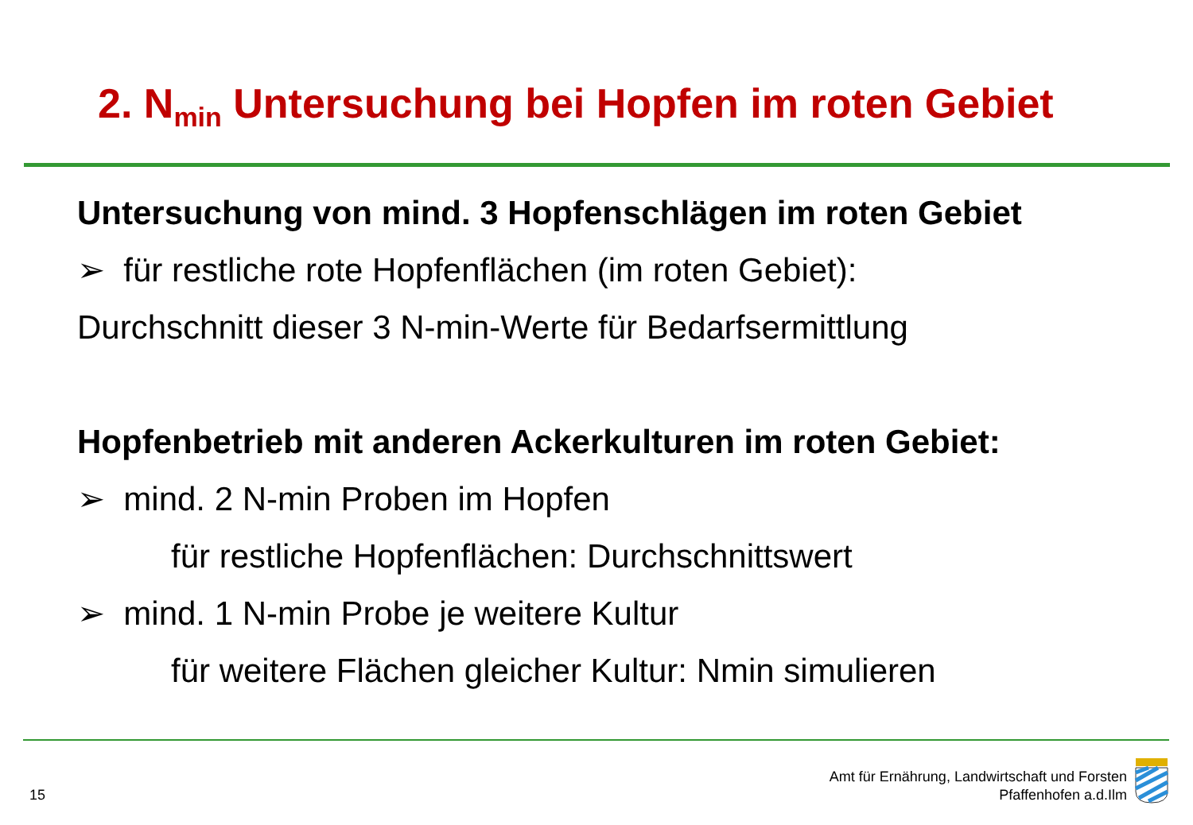2. N<sub>min</sub> Untersuchung bei Hopfen im roten Gebiet
Untersuchung von mind. 3 Hopfenschlägen im roten Gebiet
➢ für restliche rote Hopfenflächen (im roten Gebiet):
Durchschnitt dieser 3 N-min-Werte für Bedarfsermittlung
Hopfenbetrieb mit anderen Ackerkulturen im roten Gebiet:
➢ mind. 2 N-min Proben im Hopfen
für restliche Hopfenflächen: Durchschnittswert
➢ mind. 1 N-min Probe je weitere Kultur
für weitere Flächen gleicher Kultur: Nmin simulieren
15
Amt für Ernährung, Landwirtschaft und Forsten
Pfaffenhofen a.d.Ilm